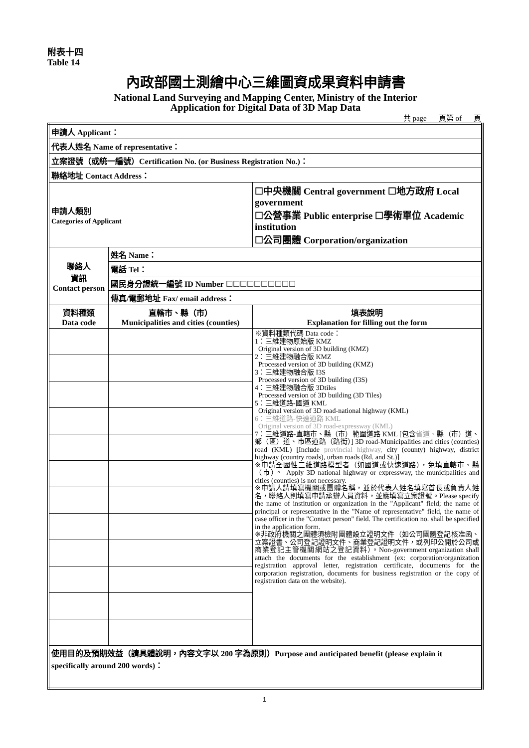附表十四
Table 14
內政部國土測繪中心三維圖資成果資料申請書
National Land Surveying and Mapping Center, Ministry of the Interior
Application for Digital Data of 3D Map Data
共 page 頁第 of 頁
| 申請人 Applicant： | | |
| 代表人姓名 Name of representative： | | |
| 立案證號（或統一編號）Certification No. (or Business Registration No.)： | | |
| 聯絡地址 Contact Address： | | |
| 申請人類別 Categories of Applicant | | ☐中央機關 Central government ☐地方政府 Local government ☐公營事業 Public enterprise ☐學術單位 Academic institution ☐公司團體 Corporation/organization |
| 聯絡人 資訊 Contact person | 姓名 Name： | |
| | 電話 Tel： | |
| | 國民身分證統一編號 ID Number ☐☐☐☐☐☐☐☐☐☐ | |
| | 傳真/電郵地址 Fax/ email address： | |
| 資料種類 Data code | 直轄市、縣（市） Municipalities and cities (counties) | 填表說明 Explanation for filling out the form |
| | | ※資料種類代碼 Data code： 1：三維建物原始版 KMZ Original version of 3D building (KMZ) 2：三維建物融合版 KMZ Processed version of 3D building (KMZ) 3：三維建物融合版 I3S Processed version of 3D building (I3S) 4：三維建物融合版 3Dtiles Processed version of 3D building (3D Tiles) 5：三維道路-國道 KML Original version of 3D road-national highway (KML) 6：三維道路-快速道路 KML Original version of 3D road-expressway (KML) 7：三維道路-直轄市、縣（市）範圍道路 KML [包含 省道、 縣（市）道、鄉（區）道、市區道路（路街）] 3D road-Municipalities and cities (counties) road (KML) [Include provincial highway, city (county) highway, district highway (country roads), urban roads (Rd. and St.)] ※申請全國性三維道路模型者（如國道或快速道路），免填直轄市、縣（市）。 Apply 3D national highway or expressway, the municipalities and cities (counties) is not necessary. ※申請人請填寫機關或團體名稱，並於代表人姓名填寫首長或負責人姓名，聯絡人則填寫申請承辦人員資料，並應填寫立案證號。Please specify the name of institution or organization in the "Applicant" field; the name of principal or representative in the "Name of representative" field, the name of case officer in the "Contact person" field. The certification no. shall be specified in the application form. ※非政府機關之團體須檢附團體設立證明文件（如公司團體登記核准函、立案證書、公司登記證明文件、商業登記證明文件，或列印公開於公司或商業登記主管機關網站之登記資料）。Non-government organization shall attach the documents for the establishment (ex: corporation/organization registration approval letter, registration certificate, documents for the corporation registration, documents for business registration or the copy of registration data on the website). |
| 使用目的及預期效益（請具體說明，內容文字以 200 字為原則）Purpose and anticipated benefit (please explain it specifically around 200 words)： | | |
1